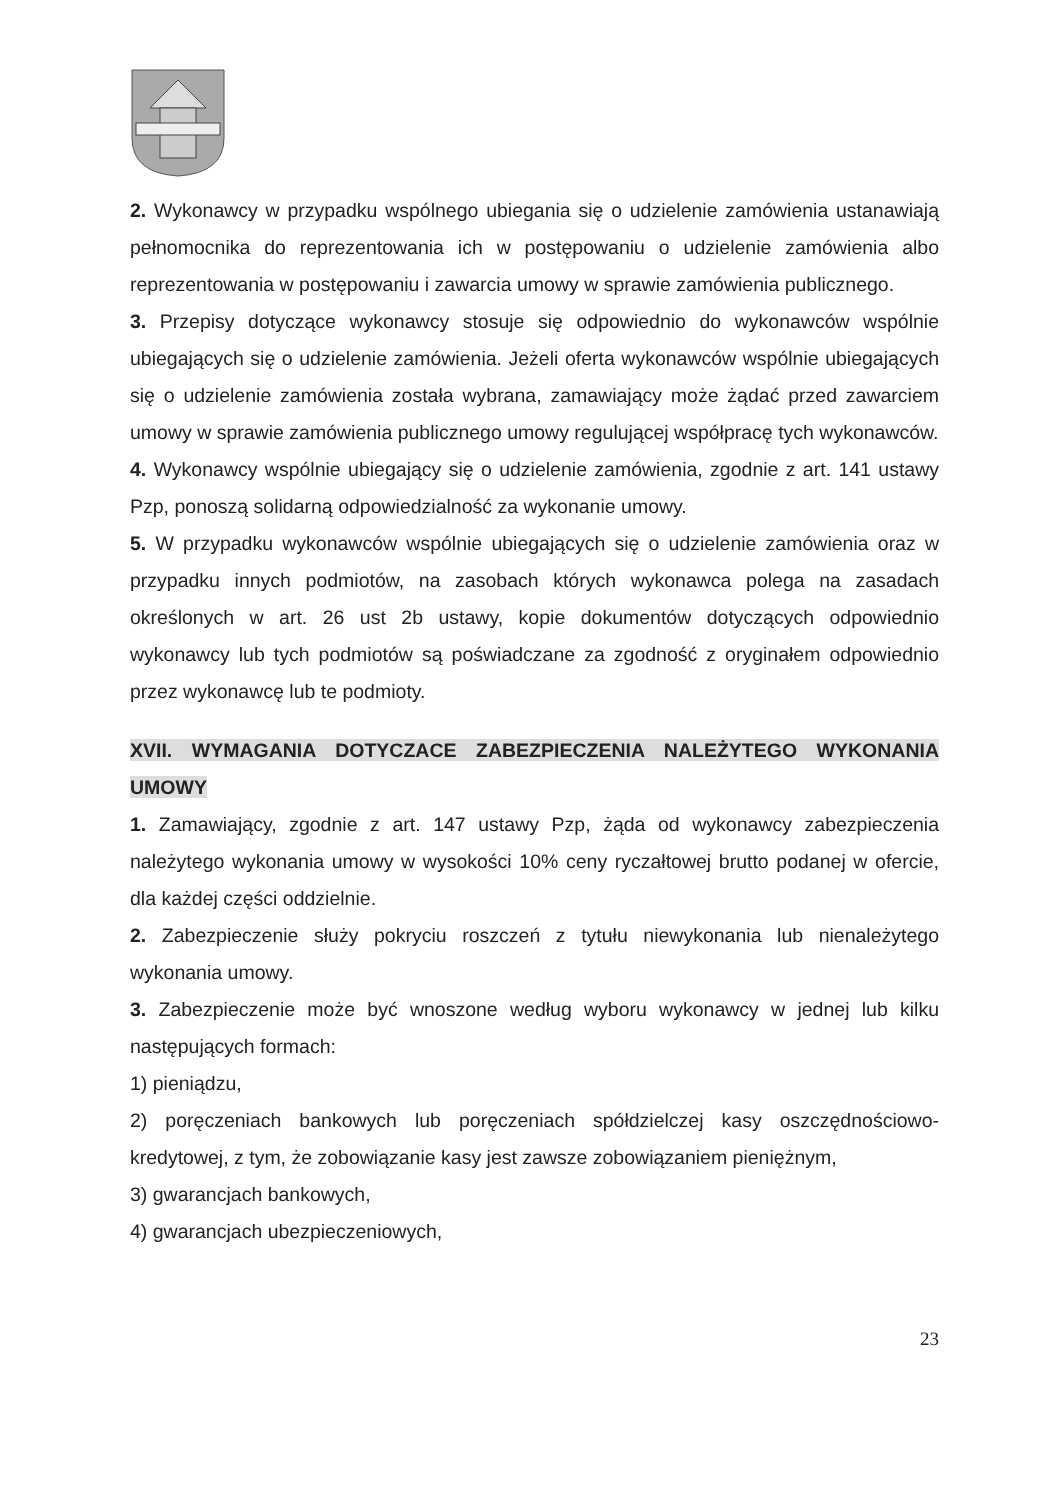2. Wykonawcy w przypadku wspólnego ubiegania się o udzielenie zamówienia ustanawiają pełnomocnika do reprezentowania ich w postępowaniu o udzielenie zamówienia albo reprezentowania w postępowaniu i zawarcia umowy w sprawie zamówienia publicznego.
3. Przepisy dotyczące wykonawcy stosuje się odpowiednio do wykonawców wspólnie ubiegających się o udzielenie zamówienia. Jeżeli oferta wykonawców wspólnie ubiegających się o udzielenie zamówienia została wybrana, zamawiający może żądać przed zawarciem umowy w sprawie zamówienia publicznego umowy regulującej współpracę tych wykonawców.
4. Wykonawcy wspólnie ubiegający się o udzielenie zamówienia, zgodnie z art. 141 ustawy Pzp, ponoszą solidarną odpowiedzialność za wykonanie umowy.
5. W przypadku wykonawców wspólnie ubiegających się o udzielenie zamówienia oraz w przypadku innych podmiotów, na zasobach których wykonawca polega na zasadach określonych w art. 26 ust 2b ustawy, kopie dokumentów dotyczących odpowiednio wykonawcy lub tych podmiotów są poświadczane za zgodność z oryginałem odpowiednio przez wykonawcę lub te podmioty.
XVII. WYMAGANIA DOTYCZACE ZABEZPIECZENIA NALEŻYTEGO WYKONANIA UMOWY
1. Zamawiający, zgodnie z art. 147 ustawy Pzp, żąda od wykonawcy zabezpieczenia należytego wykonania umowy w wysokości 10% ceny ryczałtowej brutto podanej w ofercie, dla każdej części oddzielnie.
2. Zabezpieczenie służy pokryciu roszczeń z tytułu niewykonania lub nienależytego wykonania umowy.
3. Zabezpieczenie może być wnoszone według wyboru wykonawcy w jednej lub kilku następujących formach:
1) pieniądzu,
2) poręczeniach bankowych lub poręczeniach spółdzielczej kasy oszczędnościowo-kredytowej, z tym, że zobowiązanie kasy jest zawsze zobowiązaniem pieniężnym,
3) gwarancjach bankowych,
4) gwarancjach ubezpieczeniowych,
23